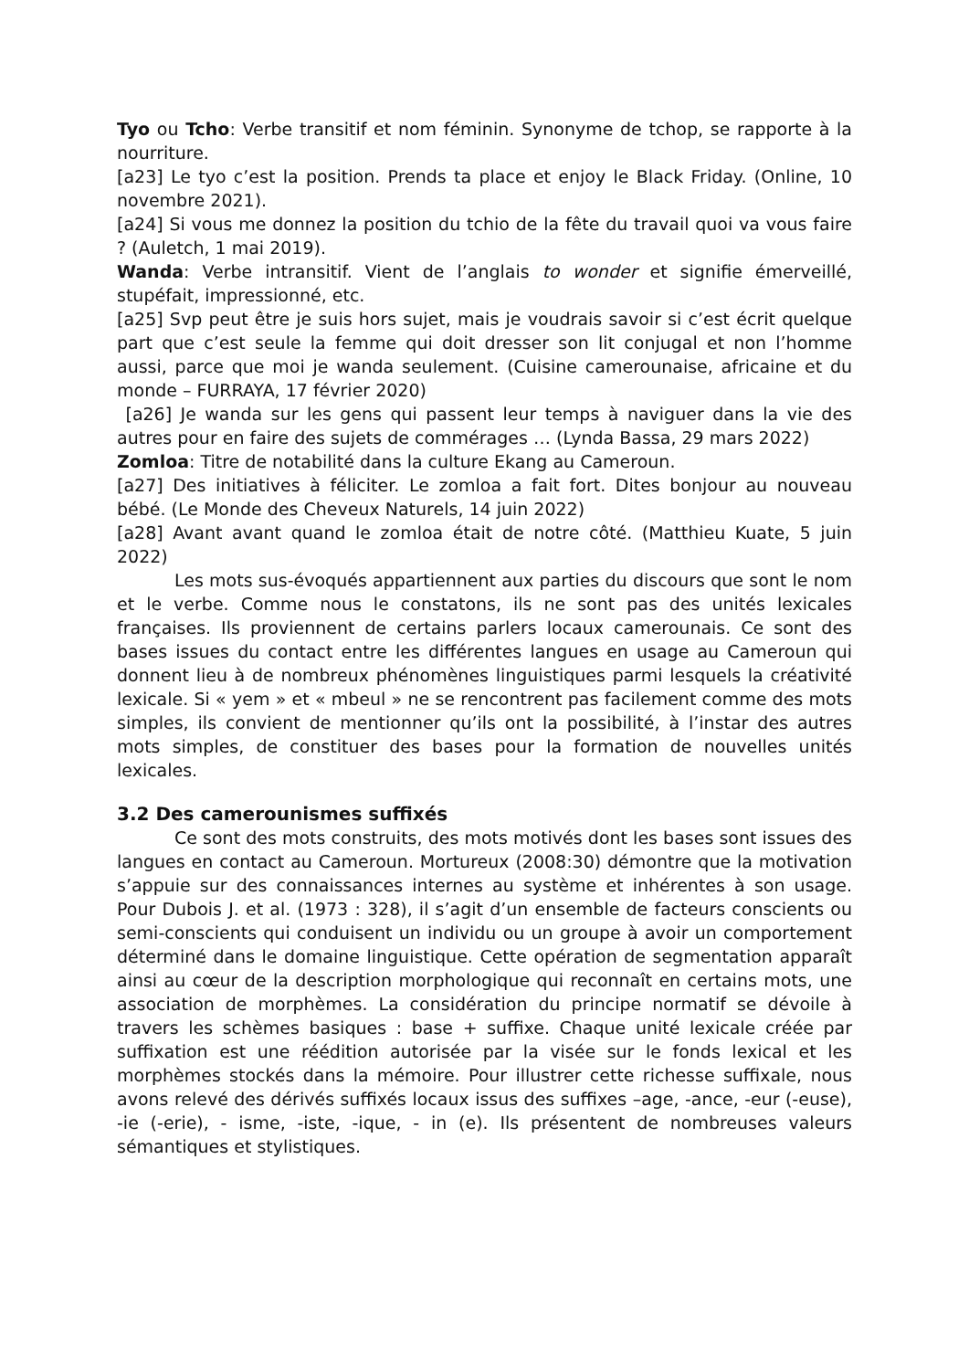Tyo ou Tcho: Verbe transitif et nom féminin. Synonyme de tchop, se rapporte à la nourriture.
[a23] Le tyo c’est la position. Prends ta place et enjoy le Black Friday. (Online, 10 novembre 2021).
[a24] Si vous me donnez la position du tchio de la fête du travail quoi va vous faire ? (Auletch, 1 mai 2019).
Wanda: Verbe intransitif. Vient de l’anglais to wonder et signifie émerveillé, stupéfait, impressionné, etc.
[a25] Svp peut être je suis hors sujet, mais je voudrais savoir si c’est écrit quelque part que c’est seule la femme qui doit dresser son lit conjugal et non l’homme aussi, parce que moi je wanda seulement. (Cuisine camerounaise, africaine et du monde – FURRAYA, 17 février 2020)
[a26] Je wanda sur les gens qui passent leur temps à naviguer dans la vie des autres pour en faire des sujets de commérages … (Lynda Bassa, 29 mars 2022)
Zomloa: Titre de notabilité dans la culture Ekang au Cameroun.
[a27] Des initiatives à féliciter. Le zomloa a fait fort. Dites bonjour au nouveau bébé. (Le Monde des Cheveux Naturels, 14 juin 2022)
[a28] Avant avant quand le zomloa était de notre côté. (Matthieu Kuate, 5 juin 2022)
Les mots sus-évoqués appartiennent aux parties du discours que sont le nom et le verbe. Comme nous le constatons, ils ne sont pas des unités lexicales françaises. Ils proviennent de certains parlers locaux camerounais. Ce sont des bases issues du contact entre les différentes langues en usage au Cameroun qui donnent lieu à de nombreux phénomènes linguistiques parmi lesquels la créativité lexicale. Si « yem » et « mbeul » ne se rencontrent pas facilement comme des mots simples, ils convient de mentionner qu’ils ont la possibilité, à l’instar des autres mots simples, de constituer des bases pour la formation de nouvelles unités lexicales.
3.2 Des camerounismes suffixés
Ce sont des mots construits, des mots motivés dont les bases sont issues des langues en contact au Cameroun. Mortureux (2008:30) démontre que la motivation s’appuie sur des connaissances internes au système et inhérentes à son usage. Pour Dubois J. et al. (1973 : 328), il s’agit d’un ensemble de facteurs conscients ou semi-conscients qui conduisent un individu ou un groupe à avoir un comportement déterminé dans le domaine linguistique. Cette opération de segmentation apparaît ainsi au cœur de la description morphologique qui reconnaît en certains mots, une association de morphèmes. La considération du principe normatif se dévoile à travers les schèmes basiques : base + suffixe. Chaque unité lexicale créée par suffixation est une réédition autorisée par la visée sur le fonds lexical et les morphèmes stockés dans la mémoire. Pour illustrer cette richesse suffixale, nous avons relevé des dérivés suffixés locaux issus des suffixes –age, -ance, -eur (-euse), -ie (-erie), - isme, -iste, -ique, - in (e). Ils présentent de nombreuses valeurs sémantiques et stylistiques.